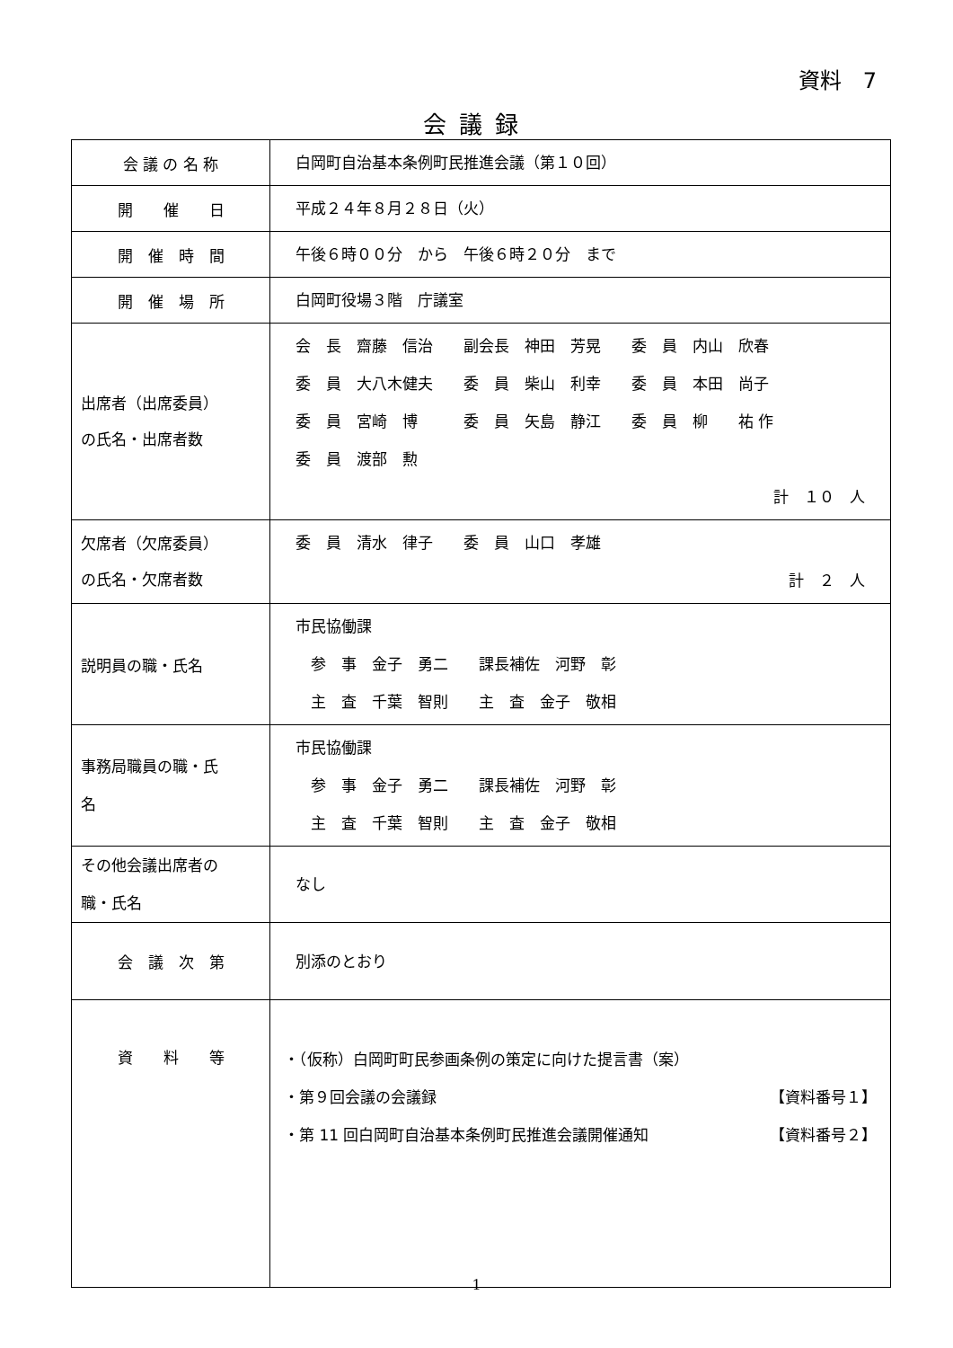資料　7
会議録
| 会 議 の 名 称 | 白岡町自治基本条例町民推進会議（第１０回） |
| 開 催 日 | 平成２４年８月２８日（火） |
| 開 催 時 間 | 午後６時００分 から 午後６時２０分 まで |
| 開 催 場 所 | 白岡町役場３階 庁議室 |
| 出席者（出席委員） の氏名・出席者数 | 会 長 齋藤 信治 副会長 神田 芳晃 委 員 内山 欣春 委 員 大八木健夫 委 員 柴山 利幸 委 員 本田 尚子 委 員 宮崎 博 委 員 矢島 静江 委 員 柳 祐 作 委 員 渡部 勲 計 １０ 人 |
| 欠席者（欠席委員） の氏名・欠席者数 | 委 員 清水 律子 委 員 山口 孝雄 計 ２ 人 |
| 説明員の職・氏名 | 市民協働課 参 事 金子 勇二 課長補佐 河野 彰 主 査 千葉 智則 主 査 金子 敬相 |
| 事務局職員の職・氏 名 | 市民協働課 参 事 金子 勇二 課長補佐 河野 彰 主 査 千葉 智則 主 査 金子 敬相 |
| その他会議出席者の 職・氏名 | なし |
| 会 議 次 第 | 別添のとおり |
| 資 料 等 | ・（仮称）白岡町町民参画条例の策定に向けた提言書（案） ・第９回会議の会議録 【資料番号１】 ・第 11 回白岡町自治基本条例町民推進会議開催通知 【資料番号２】 |
1